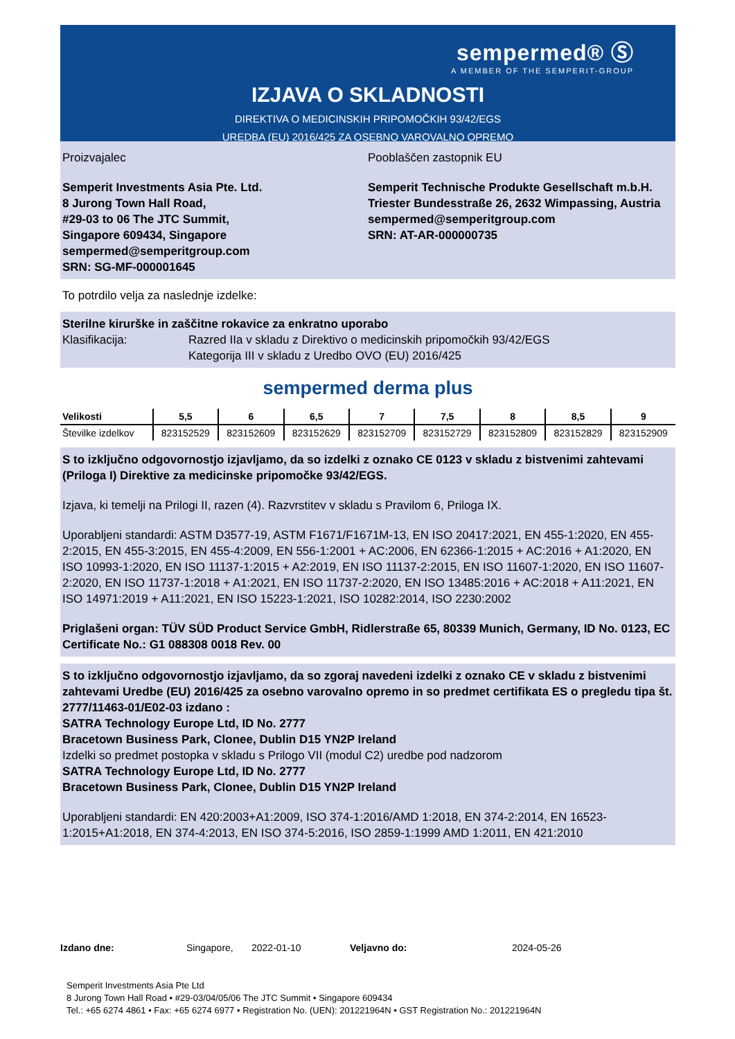sempermed® Ⓢ
A MEMBER OF THE SEMPERIT-GROUP
IZJAVA O SKLADNOSTI
DIREKTIVA O MEDICINSKIH PRIPOMOČKIH 93/42/EGS
UREDBA (EU) 2016/425 ZA OSEBNO VAROVALNO OPREMO
Proizvajalec
Semperit Investments Asia Pte. Ltd.
8 Jurong Town Hall Road,
#29-03 to 06 The JTC Summit,
Singapore 609434, Singapore
sempermed@semperitgroup.com
SRN: SG-MF-000001645
Pooblaščen zastopnik EU
Semperit Technische Produkte Gesellschaft m.b.H.
Triester Bundesstraße 26, 2632 Wimpassing, Austria
sempermed@semperitgroup.com
SRN: AT-AR-000000735
To potrdilo velja za naslednje izdelke:
Sterilne kirurške in zaščitne rokavice za enkratno uporabo
Klasifikacija: Razred IIa v skladu z Direktivo o medicinskih pripomočkih 93/42/EGS
Kategorija III v skladu z Uredbo OVO (EU) 2016/425
sempermed derma plus
| Velikosti | 5,5 | 6 | 6,5 | 7 | 7,5 | 8 | 8,5 | 9 |
| --- | --- | --- | --- | --- | --- | --- | --- | --- |
| Številke izdelkov | 823152529 | 823152609 | 823152629 | 823152709 | 823152729 | 823152809 | 823152829 | 823152909 |
S to izključno odgovornostjo izjavljamo, da so izdelki z oznako CE 0123 v skladu z bistvenimi zahtevami (Priloga I) Direktive za medicinske pripomočke 93/42/EGS.
Izjava, ki temelji na Prilogi II, razen (4). Razvrstitev v skladu s Pravilom 6, Priloga IX.
Uporabljeni standardi: ASTM D3577-19, ASTM F1671/F1671M-13, EN ISO 20417:2021, EN 455-1:2020, EN 455-2:2015, EN 455-3:2015, EN 455-4:2009, EN 556-1:2001 + AC:2006, EN 62366-1:2015 + AC:2016 + A1:2020, EN ISO 10993-1:2020, EN ISO 11137-1:2015 + A2:2019, EN ISO 11137-2:2015, EN ISO 11607-1:2020, EN ISO 11607-2:2020, EN ISO 11737-1:2018 + A1:2021, EN ISO 11737-2:2020, EN ISO 13485:2016 + AC:2018 + A11:2021, EN ISO 14971:2019 + A11:2021, EN ISO 15223-1:2021, ISO 10282:2014, ISO 2230:2002
Priglašeni organ: TÜV SÜD Product Service GmbH, Ridlerstraße 65, 80339 Munich, Germany, ID No. 0123, EC Certificate No.: G1 088308 0018 Rev. 00
S to izključno odgovornostjo izjavljamo, da so zgoraj navedeni izdelki z oznako CE v skladu z bistvenimi zahtevami Uredbe (EU) 2016/425 za osebno varovalno opremo in so predmet certifikata ES o pregledu tipa št. 2777/11463-01/E02-03 izdano :
SATRA Technology Europe Ltd, ID No. 2777
Bracetown Business Park, Clonee, Dublin D15 YN2P Ireland
Izdelki so predmet postopka v skladu s Prilogo VII (modul C2) uredbe pod nadzorom
SATRA Technology Europe Ltd, ID No. 2777
Bracetown Business Park, Clonee, Dublin D15 YN2P Ireland
Uporabljeni standardi: EN 420:2003+A1:2009, ISO 374-1:2016/AMD 1:2018, EN 374-2:2014, EN 16523-1:2015+A1:2018, EN 374-4:2013, EN ISO 374-5:2016, ISO 2859-1:1999 AMD 1:2011, EN 421:2010
Izdano dne: Singapore, 2022-01-10 Veljavno do: 2024-05-26
Semperit Investments Asia Pte Ltd
8 Jurong Town Hall Road • #29-03/04/05/06 The JTC Summit • Singapore 609434
Tel.: +65 6274 4861 • Fax: +65 6274 6977 • Registration No. (UEN): 201221964N • GST Registration No.: 201221964N